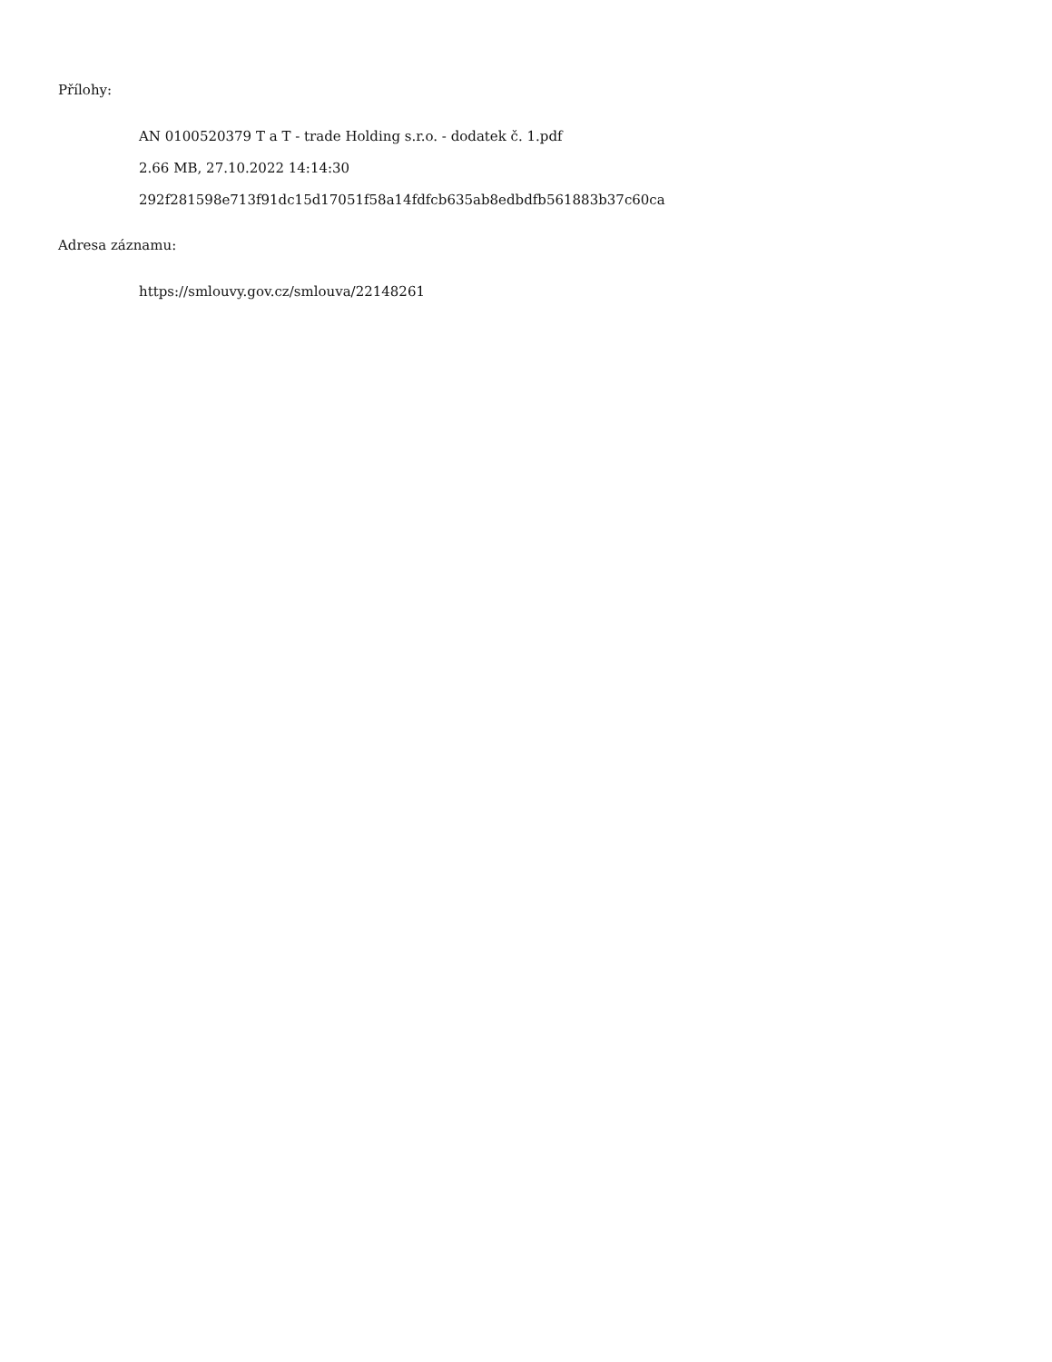Přílohy:
AN 0100520379 T a T - trade Holding s.r.o. - dodatek č. 1.pdf
2.66 MB, 27.10.2022 14:14:30
292f281598e713f91dc15d17051f58a14fdfcb635ab8edbdfb561883b37c60ca
Adresa záznamu:
https://smlouvy.gov.cz/smlouva/22148261